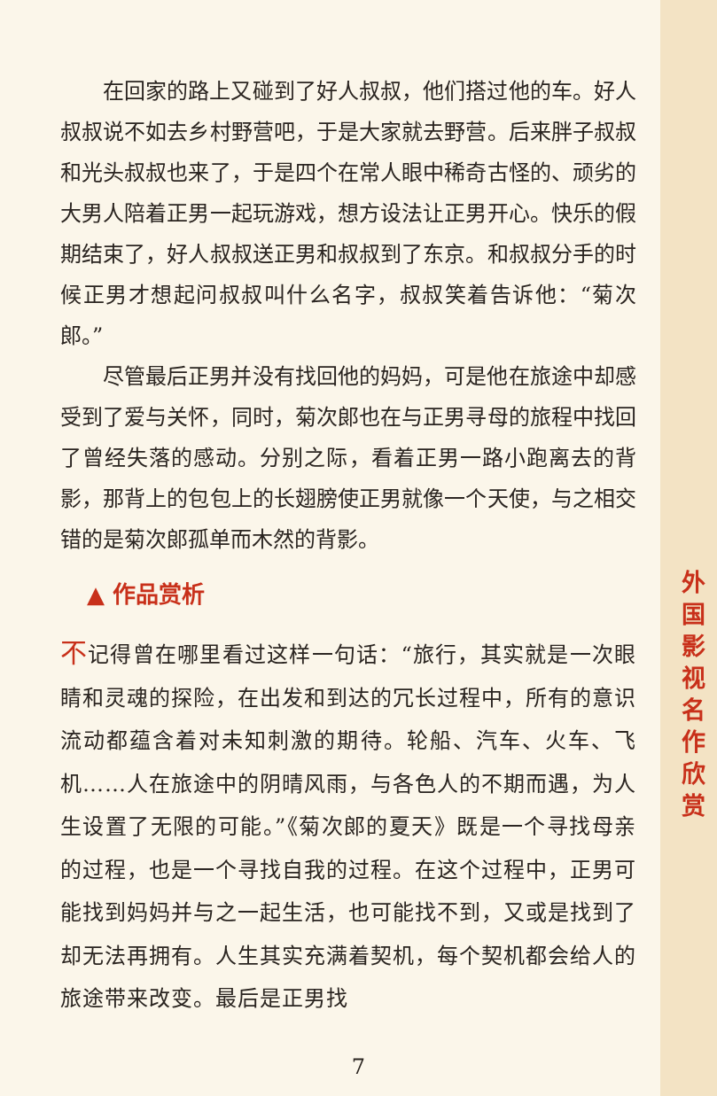在回家的路上又碰到了好人叔叔，他们搭过他的车。好人叔叔说不如去乡村野营吧，于是大家就去野营。后来胖子叔叔和光头叔叔也来了，于是四个在常人眼中稀奇古怪的、顽劣的大男人陪着正男一起玩游戏，想方设法让正男开心。快乐的假期结束了，好人叔叔送正男和叔叔到了东京。和叔叔分手的时候正男才想起问叔叔叫什么名字，叔叔笑着告诉他：“菊次郎。”
尽管最后正男并没有找回他的妈妈，可是他在旅途中却感受到了爱与关怀，同时，菊次郎也在与正男寻母的旅程中找回了曾经失落的感动。分别之际，看着正男一路小跑离去的背影，那背上的包包上的长翅膀使正男就像一个天使，与之相交错的是菊次郎孤单而木然的背影。
▲ 作品赏析
不记得曾在哪里看过这样一句话：“旅行，其实就是一次眼睛和灵魂的探险，在出发和到达的冗长过程中，所有的意识流动都蕴含着对未知刺激的期待。轮船、汽车、火车、飞机……人在旅途中的阴晴风雨，与各色人的不期而遇，为人生设置了无限的可能。”《菊次郎的夏天》既是一个寻找母亲的过程，也是一个寻找自我的过程。在这个过程中，正男可能找到妈妈并与之一起生活，也可能找不到，又或是找到了却无法再拥有。人生其实充满着契机，每个契机都会给人的旅途带来改变。最后是正男找
外
国
影
视
名
作
欣
赏
7